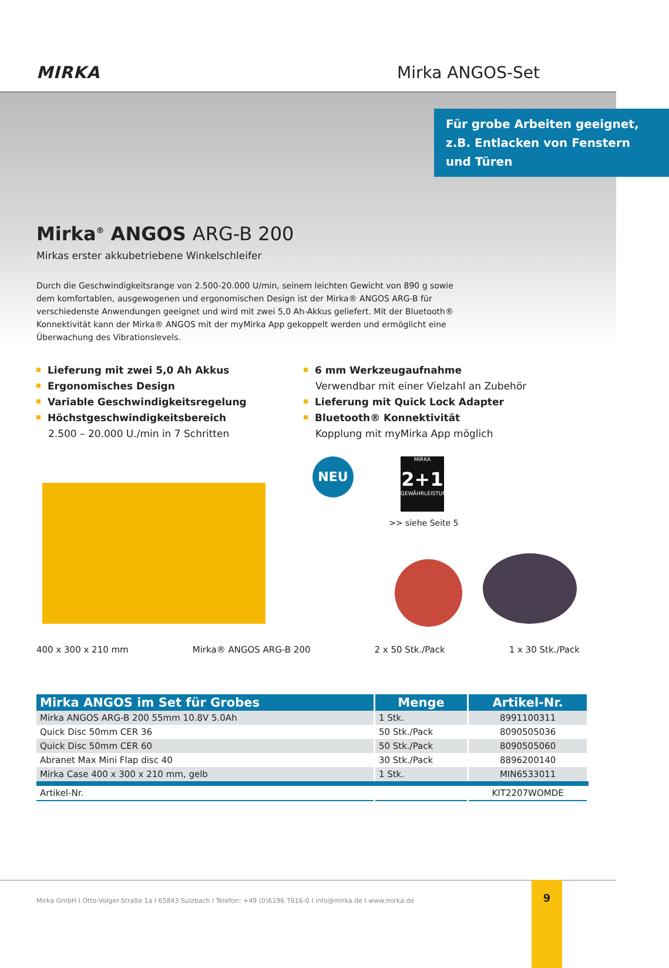MIRKA
Mirka ANGOS-Set
Für grobe Arbeiten geeignet, z.B. Entlacken von Fenstern und Türen
Mirka<sup>®</sup> ANGOS ARG-B 200
Mirkas erster akkubetriebene Winkelschleifer
Durch die Geschwindigkeitsrange von 2.500-20.000 U/min, seinem leichten Gewicht von 890 g sowie dem komfortablen, ausgewogenen und ergonomischen Design ist der Mirka® ANGOS ARG-B für verschiedenste Anwendungen geeignet und wird mit zwei 5,0 Ah-Akkus geliefert. Mit der Bluetooth® Konnektivität kann der Mirka® ANGOS mit der myMirka App gekoppelt werden und ermöglicht eine Überwachung des Vibrationslevels.
Lieferung mit zwei 5,0 Ah Akkus
Ergonomisches Design
Variable Geschwindigkeitsregelung
Höchstgeschwindigkeitsbereich
2.500 – 20.000 U./min in 7 Schritten
6 mm Werkzeugaufnahme
Verwendbar mit einer Vielzahl an Zubehör
Lieferung mit Quick Lock Adapter
Bluetooth® Konnektivität
Kopplung mit myMirka App möglich
NEU
MIRKA
2+1
GEWÄHRLEISTUNG
>> siehe Seite 5
400 x 300 x 210 mm Mirka® ANGOS ARG-B 200 2 x 50 Stk./Pack 1 x 30 Stk./Pack
| Mirka ANGOS im Set für Grobes | Menge | Artikel-Nr. |
| --- | --- | --- |
| Mirka ANGOS ARG-B 200 55mm 10.8V 5.0Ah | 1 Stk. | 8991100311 |
| Quick Disc 50mm CER 36 | 50 Stk./Pack | 8090505036 |
| Quick Disc 50mm CER 60 | 50 Stk./Pack | 8090505060 |
| Abranet Max Mini Flap disc 40 | 30 Stk./Pack | 8896200140 |
| Mirka Case 400 x 300 x 210 mm, gelb | 1 Stk. | MIN6533011 |
| Artikel-Nr. | | KIT2207WOMDE |
Mirka GmbH I Otto-Volger-Straße 1a I 65843 Sulzbach I Telefon: +49 (0)6196 7616-0 I info@mirka.de I www.mirka.de
9